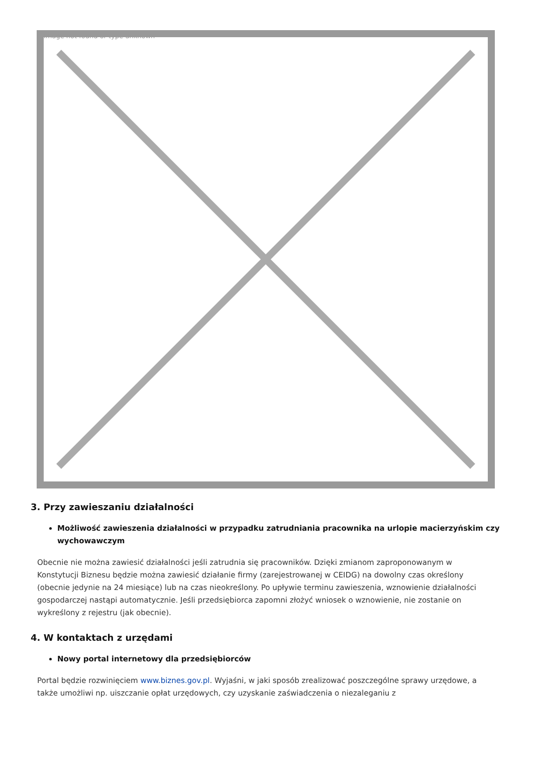Image not found or type unknown
3. Przy zawieszaniu działalności
Możliwość zawieszenia działalności w przypadku zatrudniania pracownika na urlopie macierzyńskim czy wychowawczym
Obecnie nie można zawiesić działalności jeśli zatrudnia się pracowników. Dzięki zmianom zaproponowanym w Konstytucji Biznesu będzie można zawiesić działanie firmy (zarejestrowanej w CEIDG) na dowolny czas określony (obecnie jedynie na 24 miesiące) lub na czas nieokreślony. Po upływie terminu zawieszenia, wznowienie działalności gospodarczej nastąpi automatycznie. Jeśli przedsiębiorca zapomni złożyć wniosek o wznowienie, nie zostanie on wykreślony z rejestru (jak obecnie).
4. W kontaktach z urzędami
Nowy portal internetowy dla przedsiębiorców
Portal będzie rozwinięciem www.biznes.gov.pl. Wyjaśni, w jaki sposób zrealizować poszczególne sprawy urzędowe, a także umożliwi np. uiszczanie opłat urzędowych, czy uzyskanie zaświadczenia o niezaleganiu z